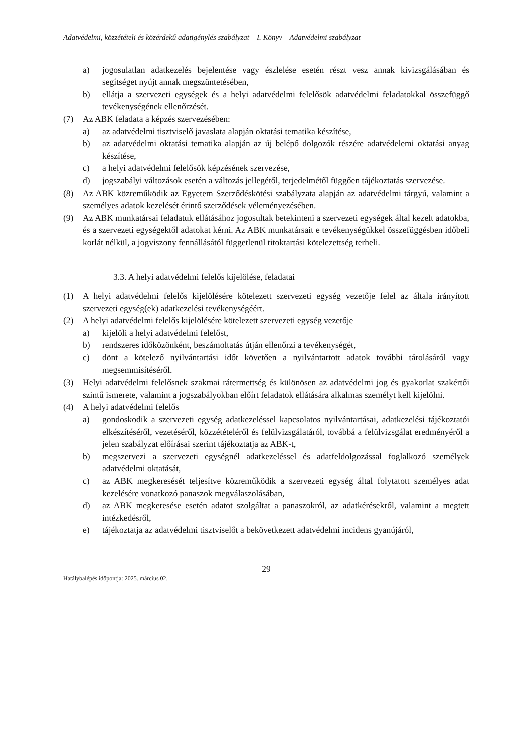Adatvédelmi, közzétételi és közérdekű adatigénylés szabályzat – I. Könyv – Adatvédelmi szabályzat
a) jogosulatlan adatkezelés bejelentése vagy észlelése esetén részt vesz annak kivizsgálásában és segítséget nyújt annak megszüntetésében,
b) ellátja a szervezeti egységek és a helyi adatvédelmi felelősök adatvédelmi feladatokkal összefüggő tevékenységének ellenőrzését.
(7) Az ABK feladata a képzés szervezésében:
a) az adatvédelmi tisztviselő javaslata alapján oktatási tematika készítése,
b) az adatvédelmi oktatási tematika alapján az új belépő dolgozók részére adatvédelemi oktatási anyag készítése,
c) a helyi adatvédelmi felelősök képzésének szervezése,
d) jogszabályi változások esetén a változás jellegétől, terjedelmétől függően tájékoztatás szervezése.
(8) Az ABK közreműködik az Egyetem Szerződéskötési szabályzata alapján az adatvédelmi tárgyú, valamint a személyes adatok kezelését érintő szerződések véleményezésében.
(9) Az ABK munkatársai feladatuk ellátásához jogosultak betekinteni a szervezeti egységek által kezelt adatokba, és a szervezeti egységektől adatokat kérni. Az ABK munkatársait e tevékenységükkel összefüggésben időbeli korlát nélkül, a jogviszony fennállásától függetlenül titoktartási kötelezettség terheli.
3.3. A helyi adatvédelmi felelős kijelölése, feladatai
(1) A helyi adatvédelmi felelős kijelölésére kötelezett szervezeti egység vezetője felel az általa irányított szervezeti egység(ek) adatkezelési tevékenységéért.
(2) A helyi adatvédelmi felelős kijelölésére kötelezett szervezeti egység vezetője
a) kijelöli a helyi adatvédelmi felelőst,
b) rendszeres időközönként, beszámoltatás útján ellenőrzi a tevékenységét,
c) dönt a kötelező nyilvántartási időt követően a nyilvántartott adatok további tárolásáról vagy megsemmisítéséről.
(3) Helyi adatvédelmi felelősnek szakmai rátermettség és különösen az adatvédelmi jog és gyakorlat szakértői szintű ismerete, valamint a jogszabályokban előírt feladatok ellátására alkalmas személyt kell kijelölni.
(4) A helyi adatvédelmi felelős
a) gondoskodik a szervezeti egység adatkezeléssel kapcsolatos nyilvántartásai, adatkezelési tájékoztatói elkészítéséről, vezetéséről, közzétételéről és felülvizsgálatáról, továbbá a felülvizsgálat eredményéről a jelen szabályzat előírásai szerint tájékoztatja az ABK-t,
b) megszervezi a szervezeti egységnél adatkezeléssel és adatfeldolgozással foglalkozó személyek adatvédelmi oktatását,
c) az ABK megkeresését teljesítve közreműködik a szervezeti egység által folytatott személyes adat kezelésére vonatkozó panaszok megválaszolásában,
d) az ABK megkeresése esetén adatot szolgáltat a panaszokról, az adatkérésekről, valamint a megtett intézkedésről,
e) tájékoztatja az adatvédelmi tisztviselőt a bekövetkezett adatvédelmi incidens gyanújáról,
29
Hatálybalépés időpontja: 2025. március 02.